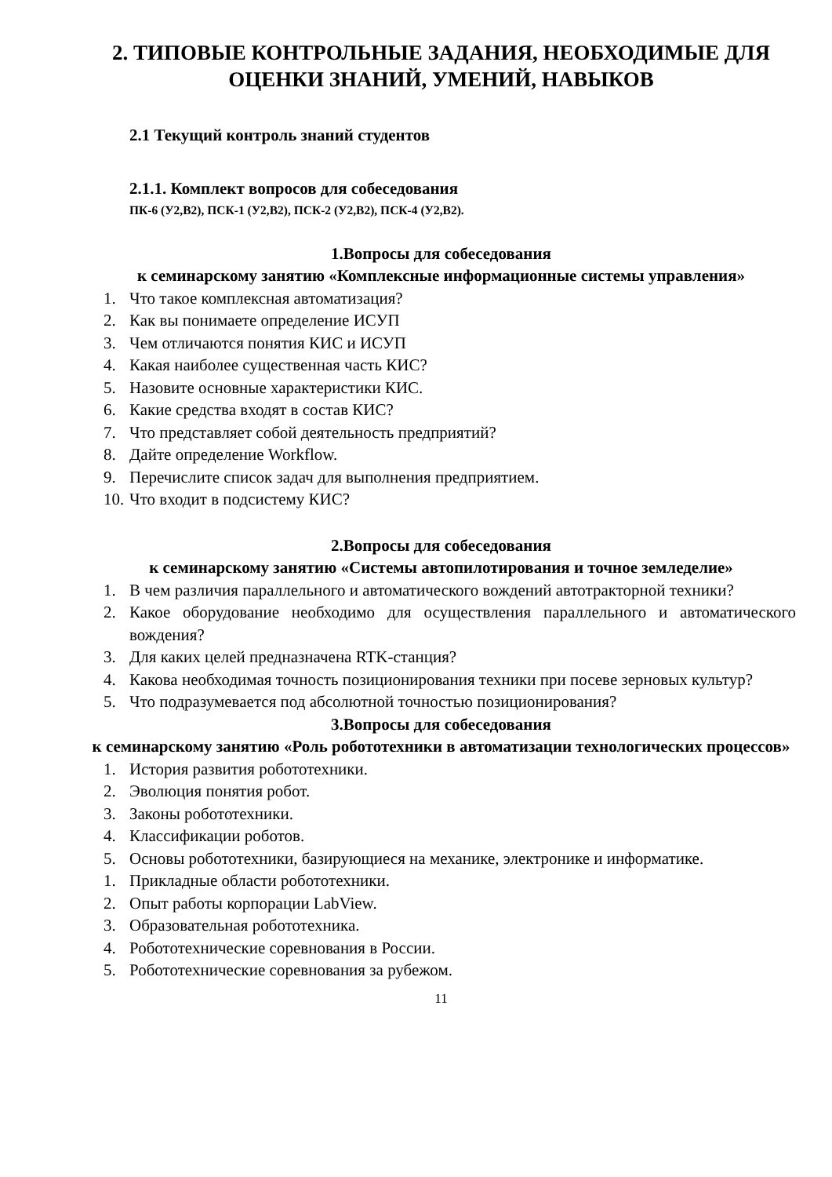2. ТИПОВЫЕ КОНТРОЛЬНЫЕ ЗАДАНИЯ, НЕОБХОДИМЫЕ ДЛЯ ОЦЕНКИ ЗНАНИЙ, УМЕНИЙ, НАВЫКОВ
2.1 Текущий контроль знаний студентов
2.1.1. Комплект вопросов для собеседования
ПК-6 (У2,В2), ПСК-1 (У2,В2), ПСК-2 (У2,В2), ПСК-4 (У2,В2).
1.Вопросы для собеседования
к семинарскому занятию «Комплексные информационные системы управления»
1. Что такое комплексная автоматизация?
2. Как вы понимаете определение ИСУП
3. Чем отличаются понятия КИС и ИСУП
4. Какая наиболее существенная часть КИС?
5. Назовите основные характеристики КИС.
6. Какие средства входят в состав КИС?
7. Что представляет собой деятельность предприятий?
8. Дайте определение Workflow.
9. Перечислите список задач для выполнения предприятием.
10. Что входит в подсистему КИС?
2.Вопросы для собеседования
к семинарскому занятию «Системы автопилотирования и точное земледелие»
1. В чем различия параллельного и автоматического вождений автотракторной техники?
2. Какое оборудование необходимо для осуществления параллельного и автоматического вождения?
3. Для каких целей предназначена RTK-станция?
4. Какова необходимая точность позиционирования техники при посеве зерновых культур?
5. Что подразумевается под абсолютной точностью позиционирования?
3.Вопросы для собеседования
к семинарскому занятию «Роль робототехники в автоматизации технологических процессов»
1. История развития робототехники.
2. Эволюция понятия робот.
3. Законы робототехники.
4. Классификации роботов.
5. Основы робототехники, базирующиеся на механике, электронике и информатике.
1. Прикладные области робототехники.
2. Опыт работы корпорации LabView.
3. Образовательная робототехника.
4. Робототехнические соревнования в России.
5. Робототехнические соревнования за рубежом.
11